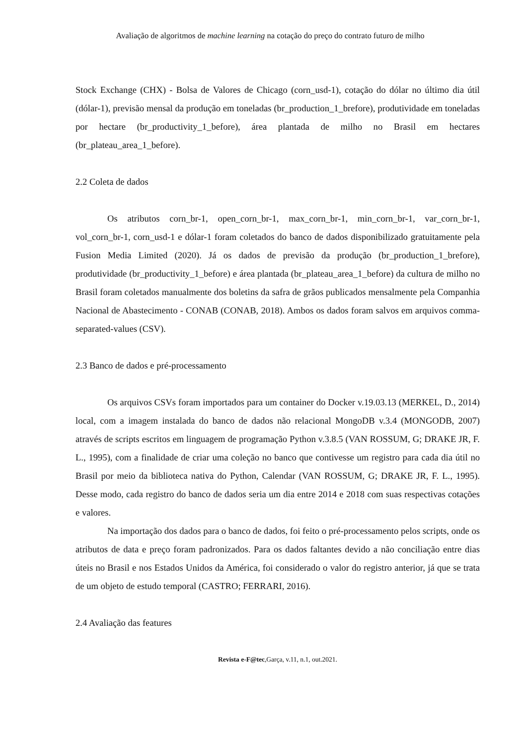Avaliação de algoritmos de machine learning na cotação do preço do contrato futuro de milho
Stock Exchange (CHX) - Bolsa de Valores de Chicago (corn_usd-1), cotação do dólar no último dia útil (dólar-1), previsão mensal da produção em toneladas (br_production_1_brefore), produtividade em toneladas por hectare (br_productivity_1_before), área plantada de milho no Brasil em hectares (br_plateau_area_1_before).
2.2 Coleta de dados
Os atributos corn_br-1, open_corn_br-1, max_corn_br-1, min_corn_br-1, var_corn_br-1, vol_corn_br-1, corn_usd-1 e dólar-1 foram coletados do banco de dados disponibilizado gratuitamente pela Fusion Media Limited (2020). Já os dados de previsão da produção (br_production_1_brefore), produtividade (br_productivity_1_before) e área plantada (br_plateau_area_1_before) da cultura de milho no Brasil foram coletados manualmente dos boletins da safra de grãos publicados mensalmente pela Companhia Nacional de Abastecimento - CONAB (CONAB, 2018). Ambos os dados foram salvos em arquivos comma-separated-values (CSV).
2.3 Banco de dados e pré-processamento
Os arquivos CSVs foram importados para um container do Docker v.19.03.13 (MERKEL, D., 2014) local, com a imagem instalada do banco de dados não relacional MongoDB v.3.4 (MONGODB, 2007) através de scripts escritos em linguagem de programação Python v.3.8.5 (VAN ROSSUM, G; DRAKE JR, F. L., 1995), com a finalidade de criar uma coleção no banco que contivesse um registro para cada dia útil no Brasil por meio da biblioteca nativa do Python, Calendar (VAN ROSSUM, G; DRAKE JR, F. L., 1995). Desse modo, cada registro do banco de dados seria um dia entre 2014 e 2018 com suas respectivas cotações e valores.
Na importação dos dados para o banco de dados, foi feito o pré-processamento pelos scripts, onde os atributos de data e preço foram padronizados. Para os dados faltantes devido a não conciliação entre dias úteis no Brasil e nos Estados Unidos da América, foi considerado o valor do registro anterior, já que se trata de um objeto de estudo temporal (CASTRO; FERRARI, 2016).
2.4 Avaliação das features
Revista e-F@tec,Garça, v.11, n.1, out.2021.